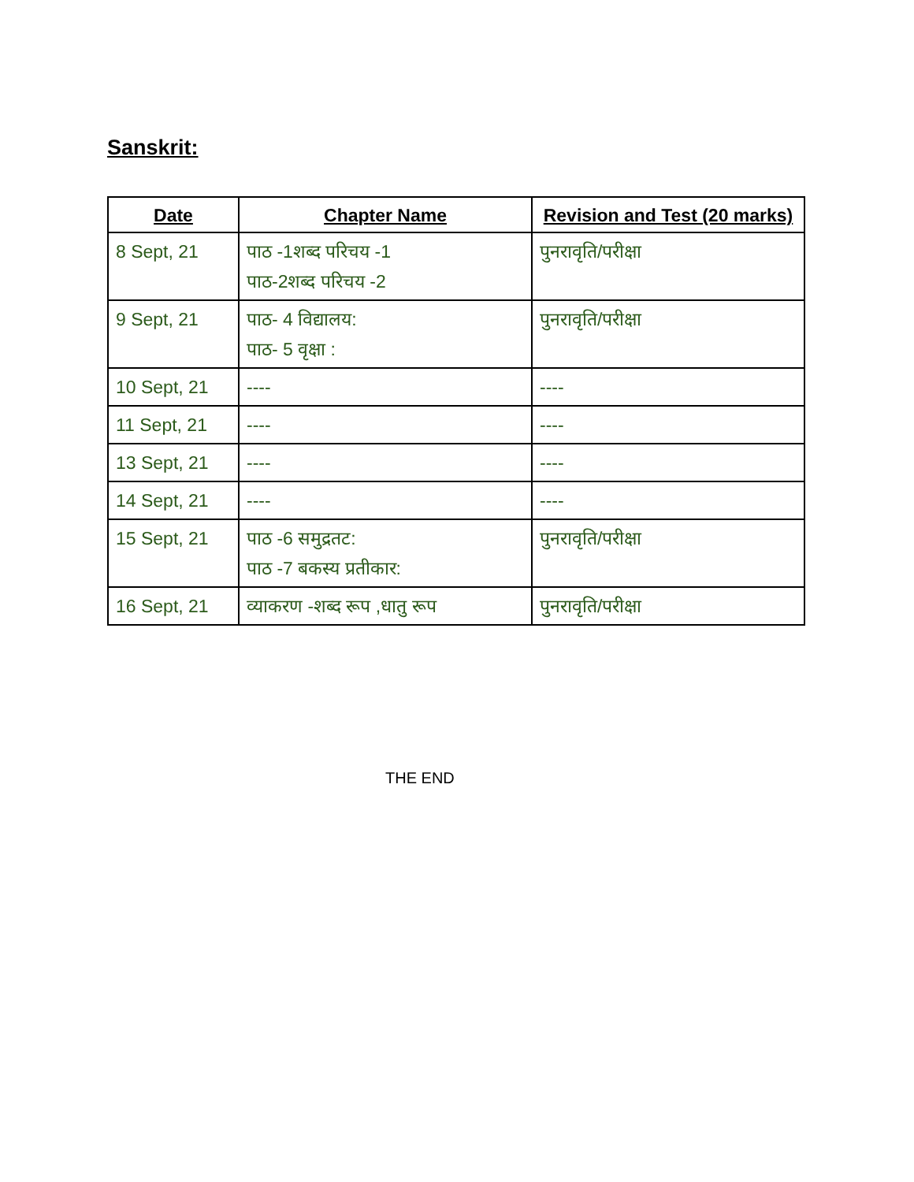Sanskrit:
| Date | Chapter Name | Revision and Test (20 marks) |
| --- | --- | --- |
| 8 Sept, 21 | पाठ -1शब्द परिचय -1 पाठ-2शब्द परिचय -2 | पुनरावृति/परीक्षा |
| 9 Sept, 21 | पाठ- 4 विद्यालय: पाठ- 5 वृक्षा : | पुनरावृति/परीक्षा |
| 10 Sept, 21 | ---- | ---- |
| 11 Sept, 21 | ---- | ---- |
| 13 Sept, 21 | ---- | ---- |
| 14 Sept, 21 | ---- | ---- |
| 15 Sept, 21 | पाठ -6 समुद्रतट: पाठ -7 बकस्य प्रतीकार: | पुनरावृति/परीक्षा |
| 16 Sept, 21 | व्याकरण -शब्द रूप ,धातु रूप | पुनरावृति/परीक्षा |
THE END